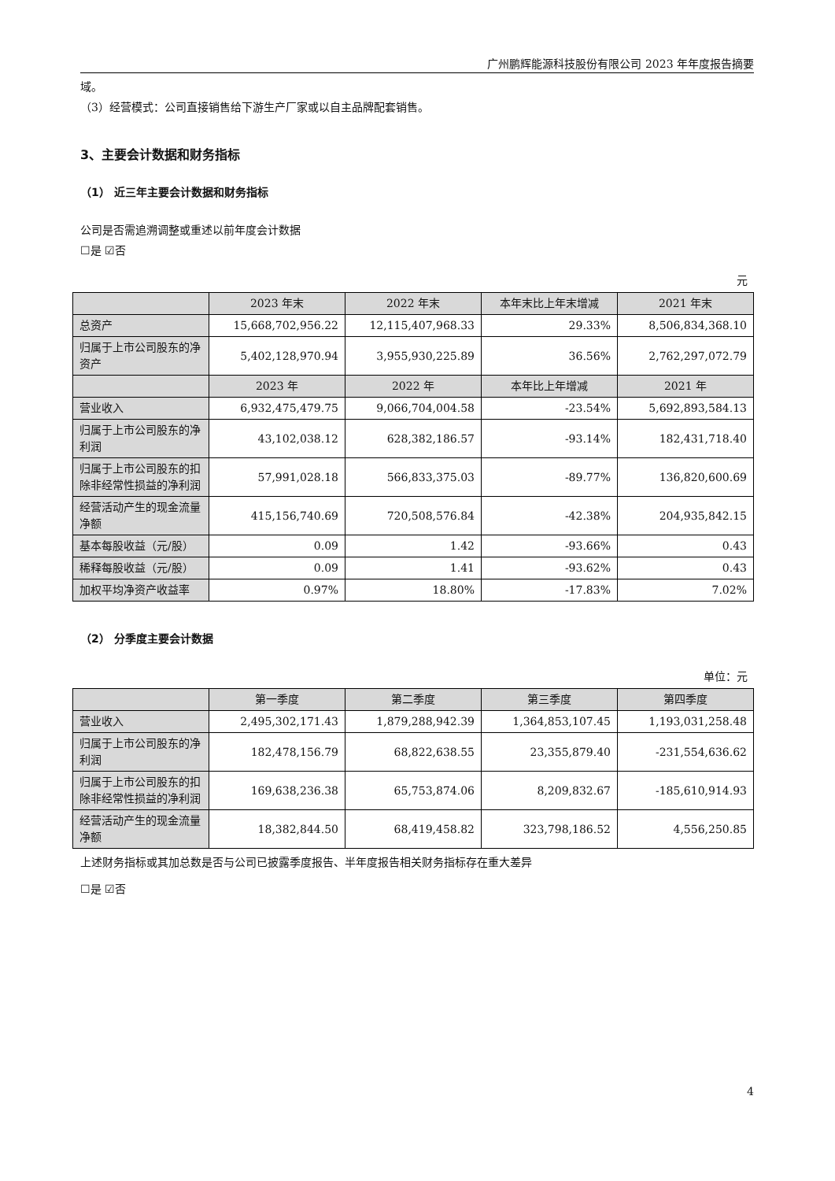广州鹏辉能源科技股份有限公司 2023 年年度报告摘要
域。
（3）经营模式：公司直接销售给下游生产厂家或以自主品牌配套销售。
3、主要会计数据和财务指标
（1） 近三年主要会计数据和财务指标
公司是否需追溯调整或重述以前年度会计数据
☐是 ☑否
元
| | 2023 年末 | 2022 年末 | 本年末比上年末增减 | 2021 年末 |
| --- | --- | --- | --- | --- |
| 总资产 | 15,668,702,956.22 | 12,115,407,968.33 | 29.33% | 8,506,834,368.10 |
| 归属于上市公司股东的净资产 | 5,402,128,970.94 | 3,955,930,225.89 | 36.56% | 2,762,297,072.79 |
| | 2023 年 | 2022 年 | 本年比上年增减 | 2021 年 |
| 营业收入 | 6,932,475,479.75 | 9,066,704,004.58 | -23.54% | 5,692,893,584.13 |
| 归属于上市公司股东的净利润 | 43,102,038.12 | 628,382,186.57 | -93.14% | 182,431,718.40 |
| 归属于上市公司股东的扣除非经常性损益的净利润 | 57,991,028.18 | 566,833,375.03 | -89.77% | 136,820,600.69 |
| 经营活动产生的现金流量净额 | 415,156,740.69 | 720,508,576.84 | -42.38% | 204,935,842.15 |
| 基本每股收益（元/股） | 0.09 | 1.42 | -93.66% | 0.43 |
| 稀释每股收益（元/股） | 0.09 | 1.41 | -93.62% | 0.43 |
| 加权平均净资产收益率 | 0.97% | 18.80% | -17.83% | 7.02% |
（2） 分季度主要会计数据
单位：元
| | 第一季度 | 第二季度 | 第三季度 | 第四季度 |
| --- | --- | --- | --- | --- |
| 营业收入 | 2,495,302,171.43 | 1,879,288,942.39 | 1,364,853,107.45 | 1,193,031,258.48 |
| 归属于上市公司股东的净利润 | 182,478,156.79 | 68,822,638.55 | 23,355,879.40 | -231,554,636.62 |
| 归属于上市公司股东的扣除非经常性损益的净利润 | 169,638,236.38 | 65,753,874.06 | 8,209,832.67 | -185,610,914.93 |
| 经营活动产生的现金流量净额 | 18,382,844.50 | 68,419,458.82 | 323,798,186.52 | 4,556,250.85 |
上述财务指标或其加总数是否与公司已披露季度报告、半年度报告相关财务指标存在重大差异
☐是 ☑否
4